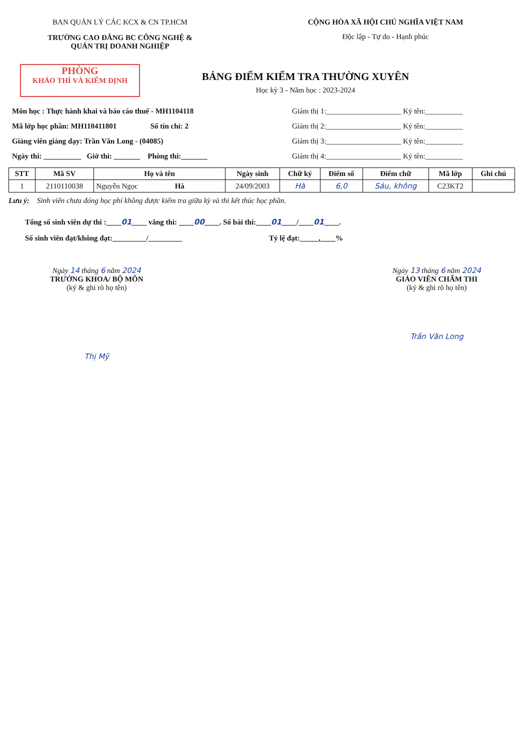BAN QUẢN LÝ CÁC KCX & CN TP.HCM
TRƯỜNG CAO ĐẲNG BC CÔNG NGHỆ &
QUẢN TRỊ DOANH NGHIỆP
CỘNG HÒA XÃ HỘI CHỦ NGHĨA VIỆT NAM
Độc lập - Tự do - Hạnh phúc
PHÒNG
KHẢO THÍ VÀ KIỂM ĐỊNH
BẢNG ĐIỂM KIỂM TRA THƯỜNG XUYÊN
Học kỳ 3 - Năm học : 2023-2024
Môn học : Thực hành khai và báo cáo thuế - MH1104118
Mã lớp học phần: MH110411801 Số tín chỉ: 2
Giảng viên giảng dạy: Trần Văn Long - (04085)
Ngày thi: __________ Giờ thi: _______ Phòng thi:_______
Giám thị 1:____________________ Ký tên:__________
Giám thị 2:____________________ Ký tên:__________
Giám thị 3:____________________ Ký tên:__________
Giám thị 4:____________________ Ký tên:__________
| STT | Mã SV | Họ và tên | Ngày sinh | Chữ ký | Điểm số | Điểm chữ | Mã lớp | Ghi chú |
| --- | --- | --- | --- | --- | --- | --- | --- | --- |
| 1 | 2110110038 | Nguyễn Ngọc Hà | 24/09/2003 | Hà | 6,0 | Sáu, không | C23KT2 | |
Lưu ý: Sinh viên chưa đóng học phí không được kiểm tra giữa kỳ và thi kết thúc học phần.
Tổng số sinh viên dự thi :____01____ vắng thi: ____00____. Số bài thi:____01____/____01____.
Số sinh viên đạt/không đạt:_________/_________ Tỷ lệ đạt:_____,____%
Ngày 14 tháng 6 năm 2024
TRƯỞNG KHOA/ BỘ MÔN
(ký & ghi rõ họ tên)
Thị Mỹ
Ngày 13 tháng 6 năm 2024
GIÁO VIÊN CHẤM THI
(ký & ghi rõ họ tên)
Trần Văn Long